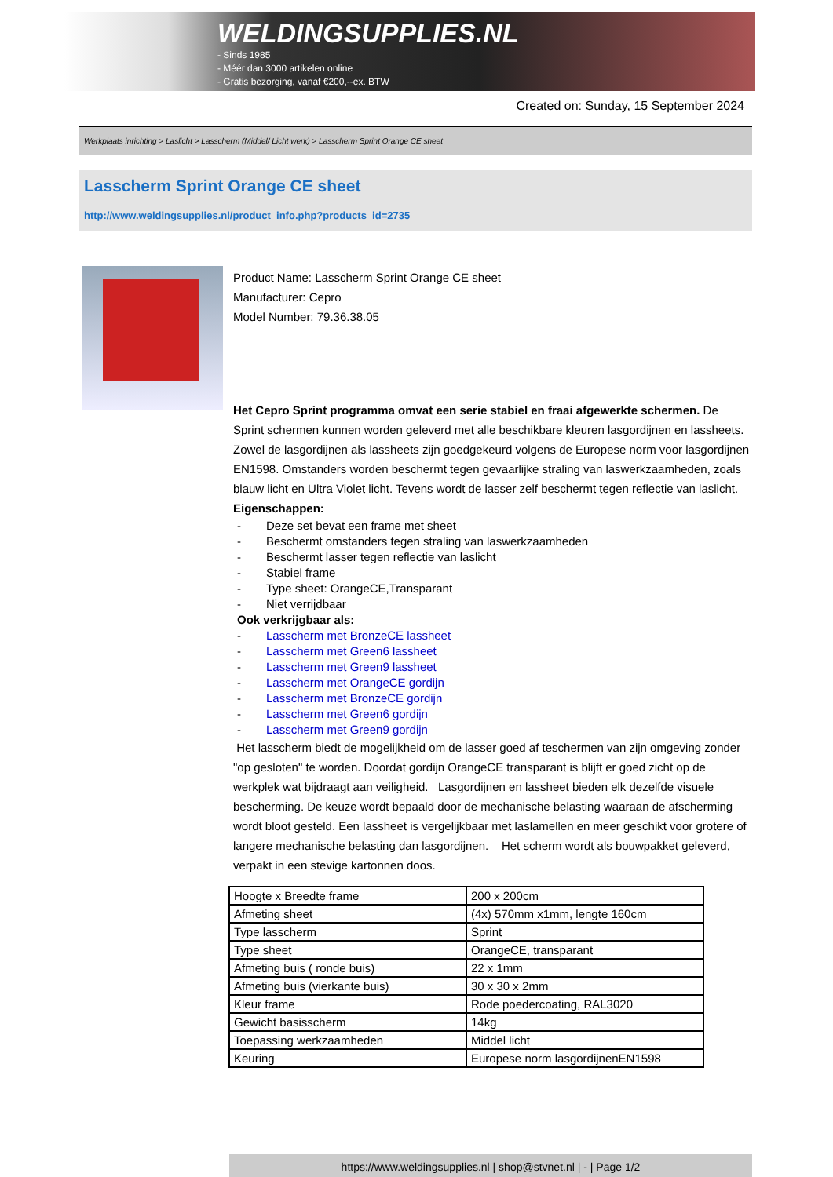WELDINGSUPPLIES.NL
- Sinds 1985
- Méér dan 3000 artikelen online
- Gratis bezorging, vanaf €200,--ex. BTW
Created on: Sunday, 15 September 2024
Werkplaats inrichting > Laslicht > Lasscherm (Middel/ Licht werk) > Lasscherm Sprint Orange CE sheet
Lasscherm Sprint Orange CE sheet
http://www.weldingsupplies.nl/product_info.php?products_id=2735
Product Name: Lasscherm Sprint Orange CE sheet
Manufacturer: Cepro
Model Number: 79.36.38.05
Het Cepro Sprint programma omvat een serie stabiel en fraai afgewerkte schermen. De Sprint schermen kunnen worden geleverd met alle beschikbare kleuren lasgordijnen en lassheets. Zowel de lasgordijnen als lassheets zijn goedgekeurd volgens de Europese norm voor lasgordijnen EN1598. Omstanders worden beschermt tegen gevaarlijke straling van laswerkzaamheden, zoals blauw licht en Ultra Violet licht. Tevens wordt de lasser zelf beschermt tegen reflectie van laslicht. Eigenschappen:
- Deze set bevat een frame met sheet
- Beschermt omstanders tegen straling van laswerkzaamheden
- Beschermt lasser tegen reflectie van laslicht
- Stabiel frame
- Type sheet: OrangeCE,Transparant
- Niet verrijdbaar
Ook verkrijgbaar als:
- Lasscherm met BronzeCE lassheet
- Lasscherm met Green6 lassheet
- Lasscherm met Green9 lassheet
- Lasscherm met OrangeCE gordijn
- Lasscherm met BronzeCE gordijn
- Lasscherm met Green6 gordijn
- Lasscherm met Green9 gordijn
Het lasscherm biedt de mogelijkheid om de lasser goed af teschermen van zijn omgeving zonder "op gesloten" te worden. Doordat gordijn OrangeCE transparant is blijft er goed zicht op de werkplek wat bijdraagt aan veiligheid. Lasgordijnen en lassheet bieden elk dezelfde visuele bescherming. De keuze wordt bepaald door de mechanische belasting waaraan de afscherming wordt bloot gesteld. Een lassheet is vergelijkbaar met laslamellen en meer geschikt voor grotere of langere mechanische belasting dan lasgordijnen. Het scherm wordt als bouwpakket geleverd, verpakt in een stevige kartonnen doos.
| Hoogte x Breedte frame | 200 x 200cm |
| Afmeting sheet | (4x) 570mm x1mm, lengte 160cm |
| Type lasscherm | Sprint |
| Type sheet | OrangeCE, transparant |
| Afmeting buis ( ronde buis) | 22 x 1mm |
| Afmeting buis (vierkante buis) | 30 x 30 x 2mm |
| Kleur frame | Rode poedercoating, RAL3020 |
| Gewicht basisscherm | 14kg |
| Toepassing werkzaamheden | Middel licht |
| Keuring | Europese norm lasgordijnenEN1598 |
https://www.weldingsupplies.nl | shop@stvnet.nl | - | Page 1/2